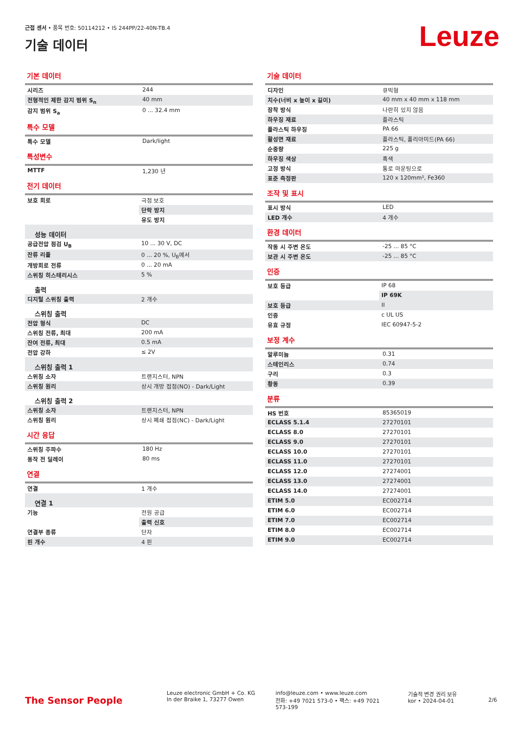근접 센서 • 품목 번호: 50114212 • IS 244PP/22-40N-TB.4
기술 데이터 Leuze
기본 데이터
| 시리즈 | 244 |
| 전형적인 제한 감지 범위 S<sub>n</sub> | 40 mm |
| 감지 범위 S<sub>a</sub> | 0 ... 32.4 mm |
특수 모델
| 특수 모델 | Dark/light |
특성변수
| MTTF | 1,230 년 |
전기 데이터
| 보호 회로 | 극점 보호 |
| | 단락 방지 |
| | 유도 방지 |
| 성능 데이터 | |
| 공급전압 점검 U<sub>B</sub> | 10 ... 30 V, DC |
| 잔류 리플 | 0 ... 20 %, U<sub>B</sub>에서 |
| 개방회로 전류 | 0 ... 20 mA |
| 스위칭 히스테리시스 | 5 % |
| 출력 | |
| 디지털 스위칭 출력 | 2 개수 |
| 스위칭 출력 | |
| 전압 형식 | DC |
| 스위칭 전류, 최대 | 200 mA |
| 잔여 전류, 최대 | 0.5 mA |
| 전압 강하 | ≤ 2V |
| 스위칭 출력 1 | |
| 스위칭 소자 | 트랜지스터, NPN |
| 스위칭 원리 | 상시 개방 접점(NO) - Dark/Light |
| 스위칭 출력 2 | |
| 스위칭 소자 | 트랜지스터, NPN |
| 스위칭 원리 | 상시 폐쇄 접점(NC) - Dark/Light |
시간 응답
| 스위칭 주파수 | 180 Hz |
| 동작 전 딜레이 | 80 ms |
연결
| 연결 | 1 개수 |
| 연결 1 | |
| 기능 | 전원 공급 |
| | 출력 신호 |
| 연결부 종류 | 단자 |
| 핀 개수 | 4 핀 |
기술 데이터
| 디자인 | 큐빅형 |
| 치수(너비 x 높이 x 길이) | 40 mm x 40 mm x 118 mm |
| 장착 방식 | 나란히 있지 않음 |
| 하우징 재료 | 플라스틱 |
| 플라스틱 하우징 | PA 66 |
| 활성면 재료 | 플라스틱, 폴리아미드(PA 66) |
| 순중량 | 225 g |
| 하우징 색상 | 흑색 |
| 고정 방식 | 통로 마운팅으로 |
| 표준 측정판 | 120 x 120mm², Fe360 |
조작 및 표시
| 표시 방식 | LED |
| LED 개수 | 4 개수 |
환경 데이터
| 작동 시 주변 온도 | -25 ... 85 °C |
| 보관 시 주변 온도 | -25 ... 85 °C |
인증
| 보호 등급 | IP 68 |
| | IP 69K |
| 보호 등급 | II |
| 인증 | c UL US |
| 유효 규정 | IEC 60947-5-2 |
보정 계수
| 알루미늄 | 0.31 |
| 스테인리스 | 0.74 |
| 구리 | 0.3 |
| 황동 | 0.39 |
분류
| HS 번호 | 85365019 |
| ECLASS 5.1.4 | 27270101 |
| ECLASS 8.0 | 27270101 |
| ECLASS 9.0 | 27270101 |
| ECLASS 10.0 | 27270101 |
| ECLASS 11.0 | 27270101 |
| ECLASS 12.0 | 27274001 |
| ECLASS 13.0 | 27274001 |
| ECLASS 14.0 | 27274001 |
| ETIM 5.0 | EC002714 |
| ETIM 6.0 | EC002714 |
| ETIM 7.0 | EC002714 |
| ETIM 8.0 | EC002714 |
| ETIM 9.0 | EC002714 |
The Sensor People
Leuze electronic GmbH + Co. KG
In der Braike 1, 73277 Owen
info@leuze.com • www.leuze.com
전화: +49 7021 573-0 • 팩스: +49 7021 573-199
기술적 변경 권리 보유
kor • 2024-04-01
2/6